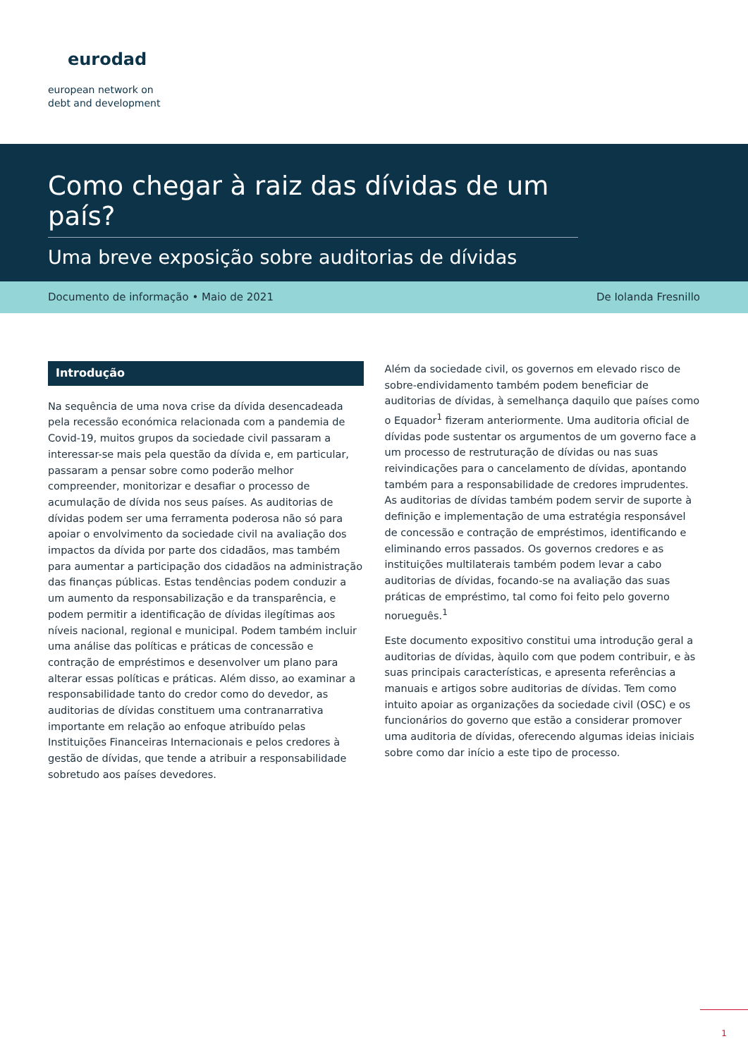eurodad
european network on
debt and development
Como chegar à raiz das dívidas de um país?
Uma breve exposição sobre auditorias de dívidas
Documento de informação • Maio de 2021 De Iolanda Fresnillo
Introdução
Na sequência de uma nova crise da dívida desencadeada pela recessão económica relacionada com a pandemia de Covid-19, muitos grupos da sociedade civil passaram a interessar-se mais pela questão da dívida e, em particular, passaram a pensar sobre como poderão melhor compreender, monitorizar e desafiar o processo de acumulação de dívida nos seus países. As auditorias de dívidas podem ser uma ferramenta poderosa não só para apoiar o envolvimento da sociedade civil na avaliação dos impactos da dívida por parte dos cidadãos, mas também para aumentar a participação dos cidadãos na administração das finanças públicas. Estas tendências podem conduzir a um aumento da responsabilização e da transparência, e podem permitir a identificação de dívidas ilegítimas aos níveis nacional, regional e municipal. Podem também incluir uma análise das políticas e práticas de concessão e contração de empréstimos e desenvolver um plano para alterar essas políticas e práticas. Além disso, ao examinar a responsabilidade tanto do credor como do devedor, as auditorias de dívidas constituem uma contranarrativa importante em relação ao enfoque atribuído pelas Instituições Financeiras Internacionais e pelos credores à gestão de dívidas, que tende a atribuir a responsabilidade sobretudo aos países devedores.
Além da sociedade civil, os governos em elevado risco de sobre-endividamento também podem beneficiar de auditorias de dívidas, à semelhança daquilo que países como o Equador<sup>1</sup> fizeram anteriormente. Uma auditoria oficial de dívidas pode sustentar os argumentos de um governo face a um processo de restruturação de dívidas ou nas suas reivindicações para o cancelamento de dívidas, apontando também para a responsabilidade de credores imprudentes. As auditorias de dívidas também podem servir de suporte à definição e implementação de uma estratégia responsável de concessão e contração de empréstimos, identificando e eliminando erros passados. Os governos credores e as instituições multilaterais também podem levar a cabo auditorias de dívidas, focando-se na avaliação das suas práticas de empréstimo, tal como foi feito pelo governo norueguês.<sup>1</sup>
Este documento expositivo constitui uma introdução geral a auditorias de dívidas, àquilo com que podem contribuir, e às suas principais características, e apresenta referências a manuais e artigos sobre auditorias de dívidas. Tem como intuito apoiar as organizações da sociedade civil (OSC) e os funcionários do governo que estão a considerar promover uma auditoria de dívidas, oferecendo algumas ideias iniciais sobre como dar início a este tipo de processo.
1